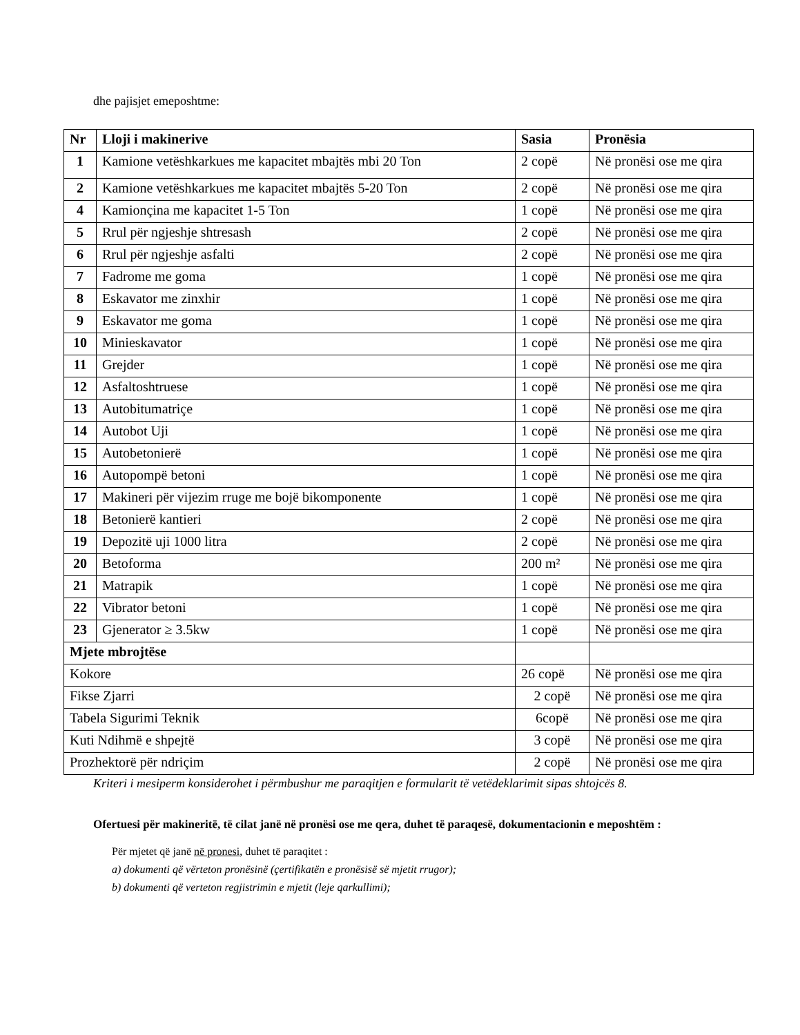dhe pajisjet emeposhtme:
| Nr | Lloji i makinerive | Sasia | Pronësia |
| --- | --- | --- | --- |
| 1 | Kamione vetëshkarkues me kapacitet mbajtës mbi 20 Ton | 2 copë | Në pronësi ose me qira |
| 2 | Kamione vetëshkarkues me kapacitet mbajtës 5-20 Ton | 2 copë | Në pronësi ose me qira |
| 4 | Kamionçina me kapacitet 1-5 Ton | 1 copë | Në pronësi ose me qira |
| 5 | Rrul për ngjeshje shtresash | 2 copë | Në pronësi ose me qira |
| 6 | Rrul për ngjeshje asfalti | 2 copë | Në pronësi ose me qira |
| 7 | Fadrome me goma | 1 copë | Në pronësi ose me qira |
| 8 | Eskavator me zinxhir | 1 copë | Në pronësi ose me qira |
| 9 | Eskavator me goma | 1 copë | Në pronësi ose me qira |
| 10 | Minieskavator | 1 copë | Në pronësi ose me qira |
| 11 | Grejder | 1 copë | Në pronësi ose me qira |
| 12 | Asfaltoshtruese | 1 copë | Në pronësi ose me qira |
| 13 | Autobitumatriçe | 1 copë | Në pronësi ose me qira |
| 14 | Autobot Uji | 1 copë | Në pronësi ose me qira |
| 15 | Autobetonierë | 1 copë | Në pronësi ose me qira |
| 16 | Autopompë betoni | 1 copë | Në pronësi ose me qira |
| 17 | Makineri për vijezim rruge me bojë bikomponente | 1 copë | Në pronësi ose me qira |
| 18 | Betonierë kantieri | 2 copë | Në pronësi ose me qira |
| 19 | Depozitë uji 1000 litra | 2 copë | Në pronësi ose me qira |
| 20 | Betoforma | 200 m² | Në pronësi ose me qira |
| 21 | Matrapik | 1 copë | Në pronësi ose me qira |
| 22 | Vibrator betoni | 1 copë | Në pronësi ose me qira |
| 23 | Gjenerator ≥ 3.5kw | 1 copë | Në pronësi ose me qira |
| Mjete mbrojtëse | | | |
| Kokore | | 26 copë | Në pronësi ose me qira |
| Fikse Zjarri | | 2 copë | Në pronësi ose me qira |
| Tabela Sigurimi Teknik | | 6copë | Në pronësi ose me qira |
| Kuti Ndihmë e shpejtë | | 3 copë | Në pronësi ose me qira |
| Prozhektorë për ndriçim | | 2 copë | Në pronësi ose me qira |
Kriteri i mesiperm konsiderohet i përmbushur me paraqitjen e formularit të vetëdeklarimit sipas shtojcës 8.
Ofertuesi për makineritë, të cilat janë në pronësi ose me qera, duhet të paraqesë, dokumentacionin e meposhtëm :
Për mjetet që janë në pronesi, duhet të paraqitet :
a) dokumenti që vërteton pronësinë (çertifikatën e pronësisë së mjetit rrugor);
b) dokumenti që verteton regjistrimin e mjetit (leje qarkullimi);